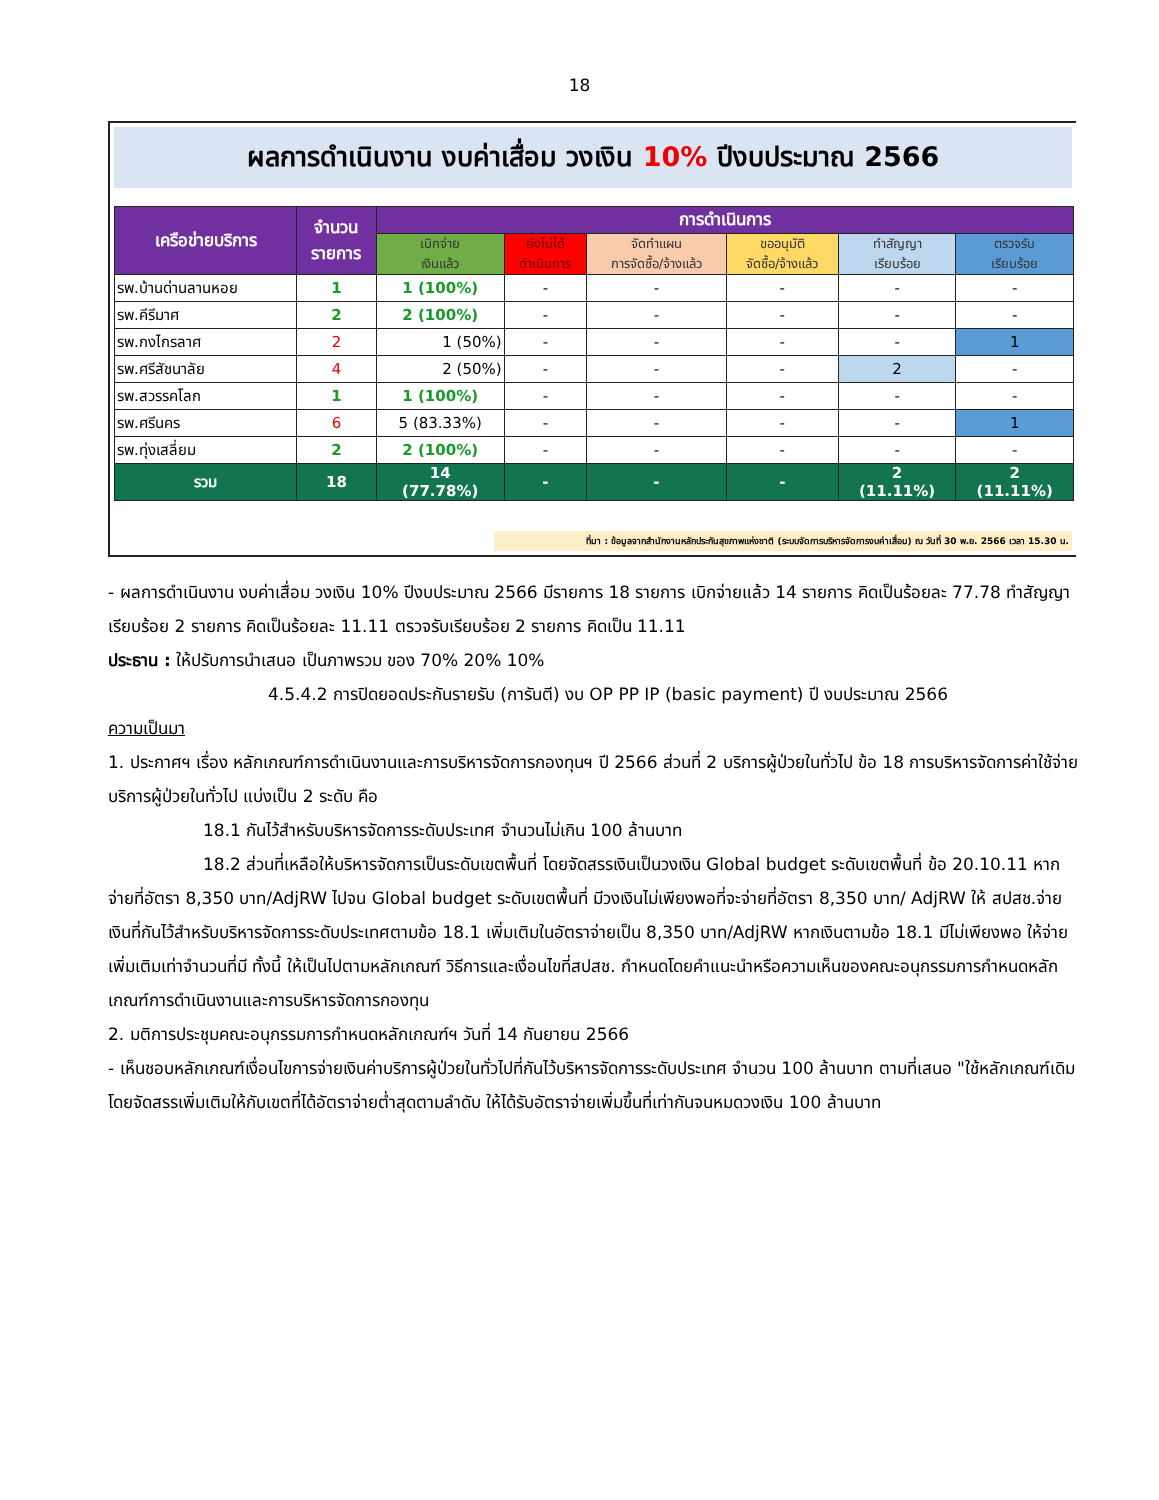18
ผลการดำเนินงาน งบค่าเสื่อม วงเงิน 10% ปีงบประมาณ 2566
| เครือข่ายบริการ | จำนวน รายการ | การดำเนินการ | | | | | |
| --- | --- | --- | --- | --- | --- | --- | --- |
| | | เบิกจ่าย เงินแล้ว | ยังไม่ได้ ดำเนินการ | จัดทำแผน การจัดซื้อ/จ้างแล้ว | ขออนุมัติ จัดซื้อ/จ้างแล้ว | ทำสัญญา เรียบร้อย | ตรวจรับ เรียบร้อย |
| รพ.บ้านด่านลานหอย | 1 | 1 (100%) | - | - | - | - | - |
| รพ.คีรีมาศ | 2 | 2 (100%) | - | - | - | - | - |
| รพ.กงไกรลาศ | 2 | 1 (50%) | - | - | - | - | 1 |
| รพ.ศรีสัชนาลัย | 4 | 2 (50%) | - | - | - | 2 | - |
| รพ.สวรรคโลก | 1 | 1 (100%) | - | - | - | - | - |
| รพ.ศรีนคร | 6 | 5 (83.33%) | - | - | - | - | 1 |
| รพ.ทุ่งเสลี่ยม | 2 | 2 (100%) | - | - | - | - | - |
| รวม | 18 | 14 (77.78%) | - | - | - | 2 (11.11%) | 2 (11.11%) |
ที่มา : ข้อมูลจากสำนักงานหลักประกันสุขภาพแห่งชาติ (ระบบจัดการบริหารจัดการงบค่าเสื่อม) ณ วันที่ 30 พ.ย. 2566 เวลา 15.30 น.
- ผลการดำเนินงาน งบค่าเสื่อม วงเงิน 10% ปีงบประมาณ 2566 มีรายการ 18 รายการ เบิกจ่ายแล้ว 14 รายการ คิดเป็นร้อยละ 77.78 ทำสัญญาเรียบร้อย 2 รายการ คิดเป็นร้อยละ 11.11 ตรวจรับเรียบร้อย 2 รายการ คิดเป็น 11.11
ประธาน : ให้ปรับการนำเสนอ เป็นภาพรวม ของ 70% 20% 10%
4.5.4.2 การปิดยอดประกันรายรับ (การันตี) งบ OP PP IP (basic payment) ปี งบประมาณ 2566
ความเป็นมา
1. ประกาศฯ เรื่อง หลักเกณฑ์การดำเนินงานและการบริหารจัดการกองทุนฯ ปี 2566 ส่วนที่ 2 บริการผู้ป่วยในทั่วไป ข้อ 18 การบริหารจัดการค่าใช้จ่ายบริการผู้ป่วยในทั่วไป แบ่งเป็น 2 ระดับ คือ
18.1 กันไว้สำหรับบริหารจัดการระดับประเทศ จำนวนไม่เกิน 100 ล้านบาท
18.2 ส่วนที่เหลือให้บริหารจัดการเป็นระดับเขตพื้นที่ โดยจัดสรรเงินเป็นวงเงิน Global budget ระดับเขตพื้นที่ ข้อ 20.10.11 หากจ่ายที่อัตรา 8,350 บาท/AdjRW ไปจน Global budget ระดับเขตพื้นที่ มีวงเงินไม่เพียงพอที่จะจ่ายที่อัตรา 8,350 บาท/ AdjRW ให้ สปสช.จ่ายเงินที่กันไว้สำหรับบริหารจัดการระดับประเทศตามข้อ 18.1 เพิ่มเติมในอัตราจ่ายเป็น 8,350 บาท/AdjRW หากเงินตามข้อ 18.1 มีไม่เพียงพอ ให้จ่ายเพิ่มเติมเท่าจำนวนที่มี ทั้งนี้ ให้เป็นไปตามหลักเกณฑ์ วิธีการและเงื่อนไขที่สปสช. กำหนดโดยคำแนะนำหรือความเห็นของคณะอนุกรรมการกำหนดหลักเกณฑ์การดำเนินงานและการบริหารจัดการกองทุน
2. มติการประชุมคณะอนุกรรมการกำหนดหลักเกณฑ์ฯ วันที่ 14 กันยายน 2566
- เห็นชอบหลักเกณฑ์เงื่อนไขการจ่ายเงินค่าบริการผู้ป่วยในทั่วไปที่กันไว้บริหารจัดการระดับประเทศ จำนวน 100 ล้านบาท ตามที่เสนอ "ใช้หลักเกณฑ์เดิม โดยจัดสรรเพิ่มเติมให้กับเขตที่ได้อัตราจ่ายต่ำสุดตามลำดับ ให้ได้รับอัตราจ่ายเพิ่มขึ้นที่เท่ากันจนหมดวงเงิน 100 ล้านบาท